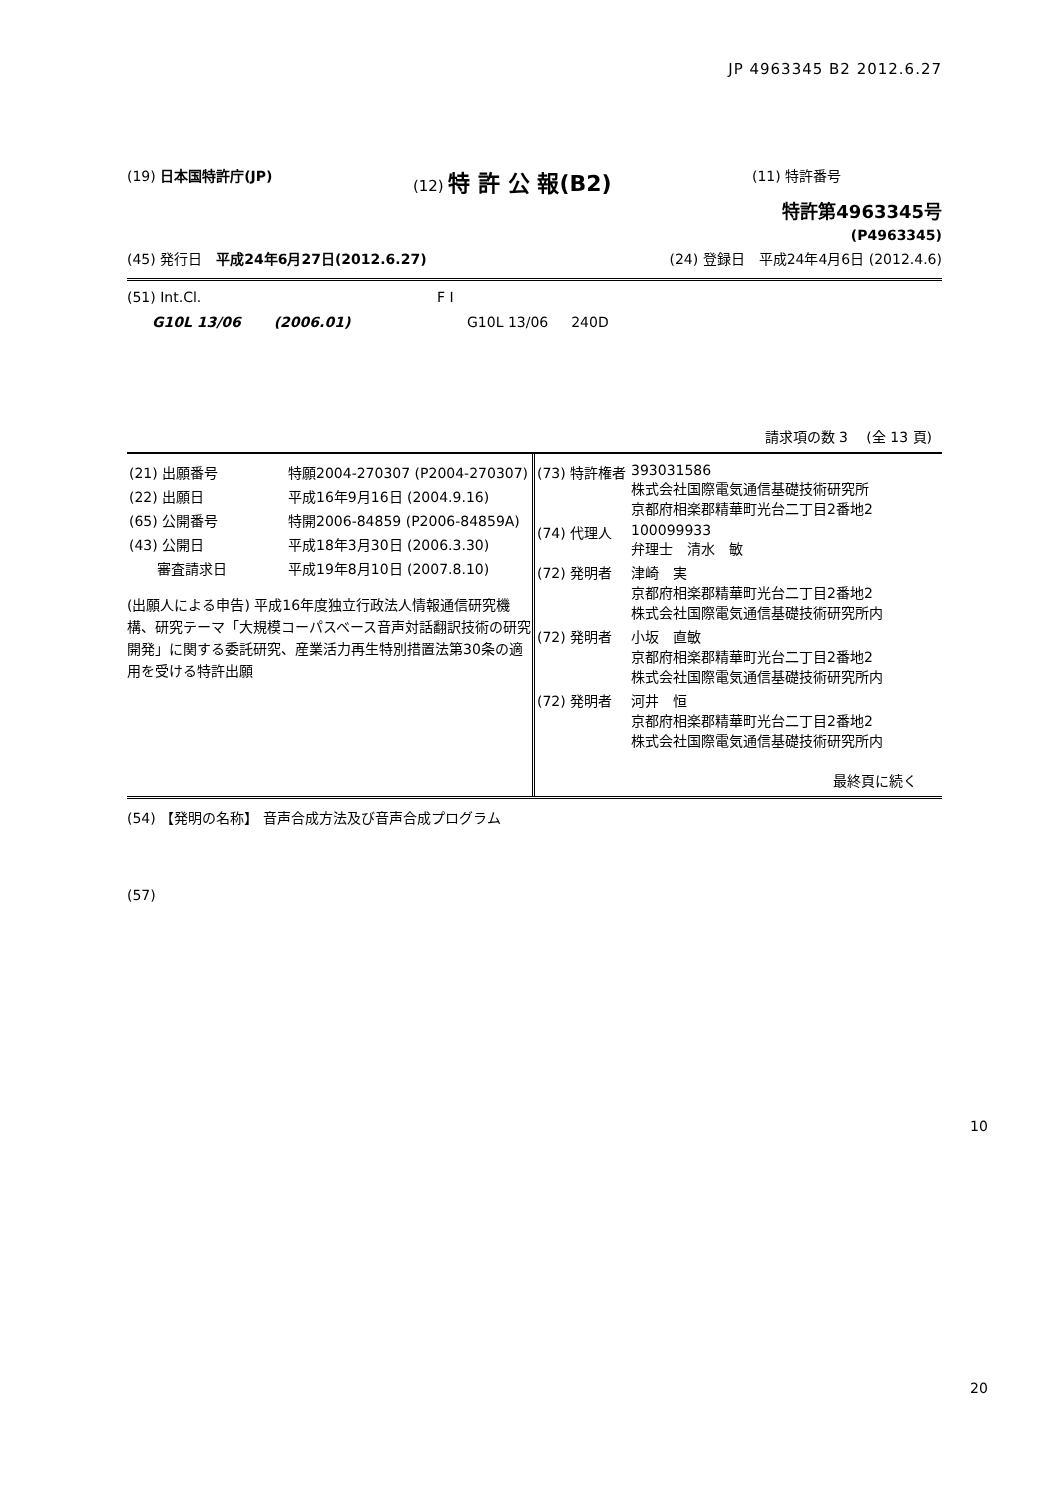JP 4963345 B2 2012.6.27
(19) 日本国特許庁(JP) (12) 特 許 公 報(B2)
(11) 特許番号
特許第4963345号
(P4963345)
(45) 発行日　平成24年6月27日(2012.6.27)
(24) 登録日　平成24年4月6日 (2012.4.6)
(51) Int.Cl. F I
G10L 13/06 　　(2006.01) G10L 13/06 　 240D
請求項の数 3 　(全 13 頁)
| (21) 出願番号 | 特願2004-270307 (P2004-270307) |
| (22) 出願日 | 平成16年9月16日 (2004.9.16) |
| (65) 公開番号 | 特開2006-84859 (P2006-84859A) |
| (43) 公開日 | 平成18年3月30日 (2006.3.30) |
| 審査請求日 | 平成19年8月10日 (2007.8.10) |
(出願人による申告) 平成16年度独立行政法人情報通信研究機構、研究テーマ「大規模コーパスベース音声対話翻訳技術の研究開発」に関する委託研究、産業活力再生特別措置法第30条の適用を受ける特許出願
| (73) 特許権者 | 393031586 株式会社国際電気通信基礎技術研究所 京都府相楽郡精華町光台二丁目2番地2 |
| (74) 代理人 | 100099933 弁理士 清水 敏 |
| (72) 発明者 | 津崎 実 京都府相楽郡精華町光台二丁目2番地2 株式会社国際電気通信基礎技術研究所内 |
| (72) 発明者 | 小坂 直敏 京都府相楽郡精華町光台二丁目2番地2 株式会社国際電気通信基礎技術研究所内 |
| (72) 発明者 | 河井 恒 京都府相楽郡精華町光台二丁目2番地2 株式会社国際電気通信基礎技術研究所内 |
最終頁に続く
(54) 【発明の名称】 音声合成方法及び音声合成プログラム
(57)
10
20